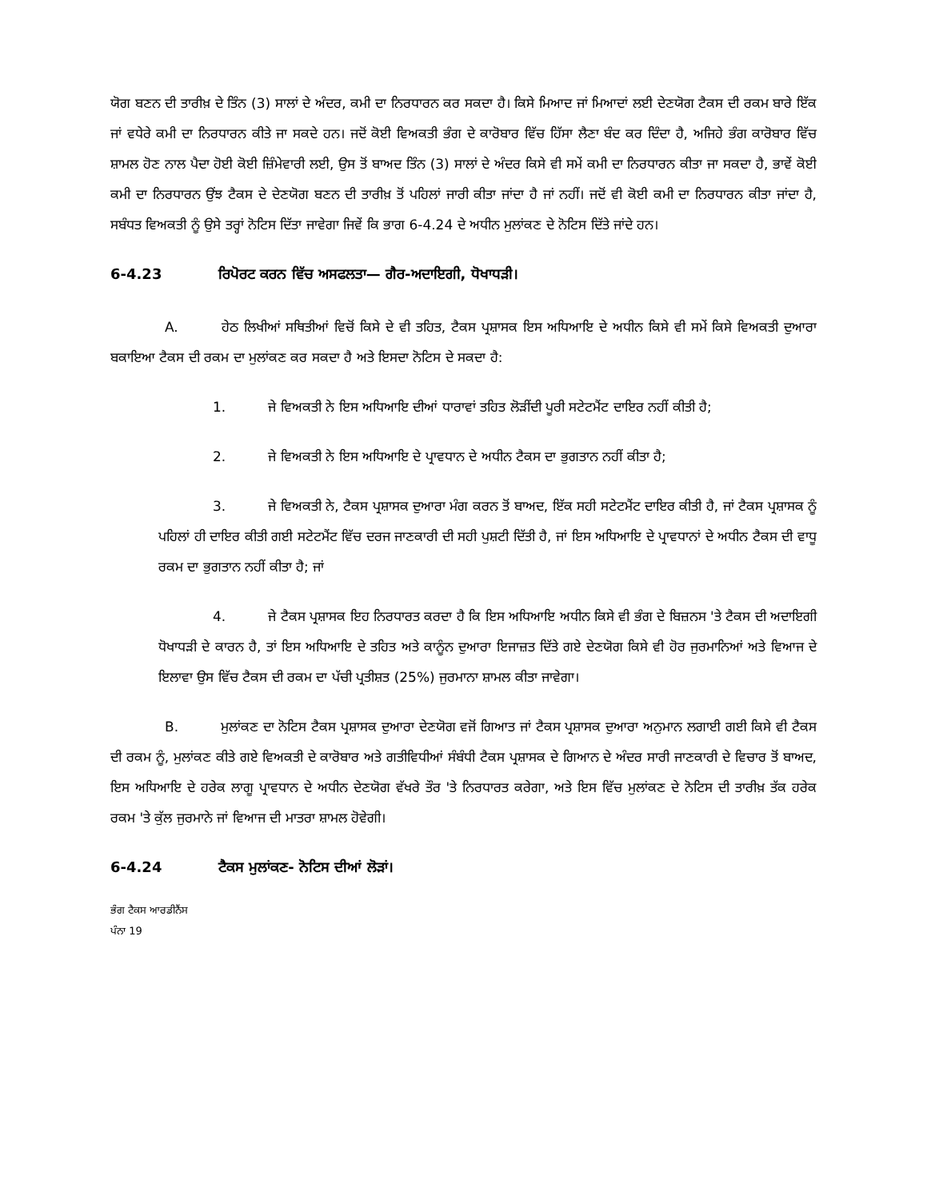ਯੋਗ ਬਣਨ ਦੀ ਤਾਰੀਖ਼ ਦੇ ਤਿੰਨ (3) ਸਾਲਾਂ ਦੇ ਅੰਦਰ, ਕਮੀ ਦਾ ਨਿਰਧਾਰਨ ਕਰ ਸਕਦਾ ਹੈ। ਕਿਸੇ ਮਿਆਦ ਜਾਂ ਮਿਆਦਾਂ ਲਈ ਦੇਣਯੋਗ ਟੈਕਸ ਦੀ ਰਕਮ ਬਾਰੇ ਇੱਕ ਜਾਂ ਵਧੇਰੇ ਕਮੀ ਦਾ ਨਿਰਧਾਰਨ ਕੀਤੇ ਜਾ ਸਕਦੇ ਹਨ। ਜਦੋਂ ਕੋਈ ਵਿਅਕਤੀ ਭੰਗ ਦੇ ਕਾਰੋਬਾਰ ਵਿੱਚ ਹਿੱਸਾ ਲੈਣਾ ਬੰਦ ਕਰ ਦਿੰਦਾ ਹੈ, ਅਜਿਹੇ ਭੰਗ ਕਾਰੋਬਾਰ ਵਿੱਚ ਸ਼ਾਮਲ ਹੋਣ ਨਾਲ ਪੈਦਾ ਹੋਈ ਕੋਈ ਜ਼ਿੰਮੇਵਾਰੀ ਲਈ, ਉਸ ਤੋਂ ਬਾਅਦ ਤਿੰਨ (3) ਸਾਲਾਂ ਦੇ ਅੰਦਰ ਕਿਸੇ ਵੀ ਸਮੇਂ ਕਮੀ ਦਾ ਨਿਰਧਾਰਨ ਕੀਤਾ ਜਾ ਸਕਦਾ ਹੈ, ਭਾਵੇਂ ਕੋਈ ਕਮੀ ਦਾ ਨਿਰਧਾਰਨ ਉੰਝ ਟੈਕਸ ਦੇ ਦੇਣਯੋਗ ਬਣਨ ਦੀ ਤਾਰੀਖ਼ ਤੋਂ ਪਹਿਲਾਂ ਜਾਰੀ ਕੀਤਾ ਜਾਂਦਾ ਹੈ ਜਾਂ ਨਹੀਂ। ਜਦੋਂ ਵੀ ਕੋਈ ਕਮੀ ਦਾ ਨਿਰਧਾਰਨ ਕੀਤਾ ਜਾਂਦਾ ਹੈ, ਸਬੰਧਤ ਵਿਅਕਤੀ ਨੂੰ ਉਸੇ ਤਰ੍ਹਾਂ ਨੋਟਿਸ ਦਿੱਤਾ ਜਾਵੇਗਾ ਜਿਵੇਂ ਕਿ ਭਾਗ 6-4.24 ਦੇ ਅਧੀਨ ਮੁਲਾਂਕਣ ਦੇ ਨੋਟਿਸ ਦਿੱਤੇ ਜਾਂਦੇ ਹਨ।
6-4.23 ਰਿਪੋਰਟ ਕਰਨ ਵਿੱਚ ਅਸਫਲਤਾ— ਗੈਰ-ਅਦਾਇਗੀ, ਧੋਖਾਧੜੀ।
A. ਹੇਠ ਲਿਖੀਆਂ ਸਥਿਤੀਆਂ ਵਿਚੋਂ ਕਿਸੇ ਦੇ ਵੀ ਤਹਿਤ, ਟੈਕਸ ਪ੍ਰਸ਼ਾਸਕ ਇਸ ਅਧਿਆਇ ਦੇ ਅਧੀਨ ਕਿਸੇ ਵੀ ਸਮੇਂ ਕਿਸੇ ਵਿਅਕਤੀ ਦੁਆਰਾ ਬਕਾਇਆ ਟੈਕਸ ਦੀ ਰਕਮ ਦਾ ਮੁਲਾਂਕਣ ਕਰ ਸਕਦਾ ਹੈ ਅਤੇ ਇਸਦਾ ਨੋਟਿਸ ਦੇ ਸਕਦਾ ਹੈ:
1. ਜੇ ਵਿਅਕਤੀ ਨੇ ਇਸ ਅਧਿਆਇ ਦੀਆਂ ਧਾਰਾਵਾਂ ਤਹਿਤ ਲੋੜੀਂਦੀ ਪੂਰੀ ਸਟੇਟਮੈਂਟ ਦਾਇਰ ਨਹੀਂ ਕੀਤੀ ਹੈ;
2. ਜੇ ਵਿਅਕਤੀ ਨੇ ਇਸ ਅਧਿਆਇ ਦੇ ਪ੍ਰਾਵਧਾਨ ਦੇ ਅਧੀਨ ਟੈਕਸ ਦਾ ਭੁਗਤਾਨ ਨਹੀਂ ਕੀਤਾ ਹੈ;
3. ਜੇ ਵਿਅਕਤੀ ਨੇ, ਟੈਕਸ ਪ੍ਰਸ਼ਾਸਕ ਦੁਆਰਾ ਮੰਗ ਕਰਨ ਤੋਂ ਬਾਅਦ, ਇੱਕ ਸਹੀ ਸਟੇਟਮੈਂਟ ਦਾਇਰ ਕੀਤੀ ਹੈ, ਜਾਂ ਟੈਕਸ ਪ੍ਰਸ਼ਾਸਕ ਨੂੰ ਪਹਿਲਾਂ ਹੀ ਦਾਇਰ ਕੀਤੀ ਗਈ ਸਟੇਟਮੈਂਟ ਵਿੱਚ ਦਰਜ ਜਾਣਕਾਰੀ ਦੀ ਸਹੀ ਪੁਸ਼ਟੀ ਦਿੱਤੀ ਹੈ, ਜਾਂ ਇਸ ਅਧਿਆਇ ਦੇ ਪ੍ਰਾਵਧਾਨਾਂ ਦੇ ਅਧੀਨ ਟੈਕਸ ਦੀ ਵਾਧੂ ਰਕਮ ਦਾ ਭੁਗਤਾਨ ਨਹੀਂ ਕੀਤਾ ਹੈ; ਜਾਂ
4. ਜੇ ਟੈਕਸ ਪ੍ਰਸ਼ਾਸਕ ਇਹ ਨਿਰਧਾਰਤ ਕਰਦਾ ਹੈ ਕਿ ਇਸ ਅਧਿਆਇ ਅਧੀਨ ਕਿਸੇ ਵੀ ਭੰਗ ਦੇ ਬਿਜ਼ਨਸ 'ਤੇ ਟੈਕਸ ਦੀ ਅਦਾਇਗੀ ਧੋਖਾਧੜੀ ਦੇ ਕਾਰਨ ਹੈ, ਤਾਂ ਇਸ ਅਧਿਆਇ ਦੇ ਤਹਿਤ ਅਤੇ ਕਾਨੂੰਨ ਦੁਆਰਾ ਇਜਾਜ਼ਤ ਦਿੱਤੇ ਗਏ ਦੇਣਯੋਗ ਕਿਸੇ ਵੀ ਹੋਰ ਜੁਰਮਾਨਿਆਂ ਅਤੇ ਵਿਆਜ ਦੇ ਇਲਾਵਾ ਉਸ ਵਿੱਚ ਟੈਕਸ ਦੀ ਰਕਮ ਦਾ ਪੱਚੀ ਪ੍ਰਤੀਸ਼ਤ (25%) ਜੁਰਮਾਨਾ ਸ਼ਾਮਲ ਕੀਤਾ ਜਾਵੇਗਾ।
B. ਮੁਲਾਂਕਣ ਦਾ ਨੋਟਿਸ ਟੈਕਸ ਪ੍ਰਸ਼ਾਸਕ ਦੁਆਰਾ ਦੇਣਯੋਗ ਵਜੋਂ ਗਿਆਤ ਜਾਂ ਟੈਕਸ ਪ੍ਰਸ਼ਾਸਕ ਦੁਆਰਾ ਅਨੁਮਾਨ ਲਗਾਈ ਗਈ ਕਿਸੇ ਵੀ ਟੈਕਸ ਦੀ ਰਕਮ ਨੂੰ, ਮੁਲਾਂਕਣ ਕੀਤੇ ਗਏ ਵਿਅਕਤੀ ਦੇ ਕਾਰੋਬਾਰ ਅਤੇ ਗਤੀਵਿਧੀਆਂ ਸੰਬੰਧੀ ਟੈਕਸ ਪ੍ਰਸ਼ਾਸਕ ਦੇ ਗਿਆਨ ਦੇ ਅੰਦਰ ਸਾਰੀ ਜਾਣਕਾਰੀ ਦੇ ਵਿਚਾਰ ਤੋਂ ਬਾਅਦ, ਇਸ ਅਧਿਆਇ ਦੇ ਹਰੇਕ ਲਾਗੂ ਪ੍ਰਾਵਧਾਨ ਦੇ ਅਧੀਨ ਦੇਣਯੋਗ ਵੱਖਰੇ ਤੌਰ 'ਤੇ ਨਿਰਧਾਰਤ ਕਰੇਗਾ, ਅਤੇ ਇਸ ਵਿੱਚ ਮੁਲਾਂਕਣ ਦੇ ਨੋਟਿਸ ਦੀ ਤਾਰੀਖ਼ ਤੱਕ ਹਰੇਕ ਰਕਮ 'ਤੇ ਕੁੱਲ ਜੁਰਮਾਨੇ ਜਾਂ ਵਿਆਜ ਦੀ ਮਾਤਰਾ ਸ਼ਾਮਲ ਹੋਵੇਗੀ।
6-4.24 ਟੈਕਸ ਮੁਲਾਂਕਣ- ਨੋਟਿਸ ਦੀਆਂ ਲੋੜਾਂ।
ਭੰਗ ਟੈਕਸ ਆਰਡੀਨੈਂਸ
ਪੰਨਾ 19